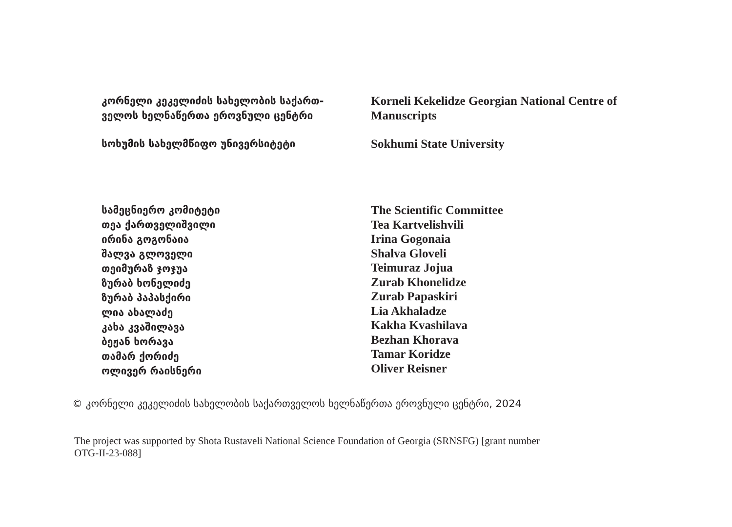კორნელი კეკელიძის სახელობის საქართ-
ველოს ხელნაწერთა ეროვნული ცენტრი
Korneli Kekelidze Georgian National Centre of
Manuscripts
სოხუმის სახელმწიფო უნივერსიტეტი
Sokhumi State University
სამეცნიერო კომიტეტი
თეა ქართველიშვილი
ირინა გოგონაია
შალვა გლოველი
თეიმურაზ ჯოჯუა
ზურაბ ხონელიძე
ზურაბ პაპასქირი
ლია ახალაძე
კახა კვაშილავა
ბეჟან ხორავა
თამარ ქორიძე
ოლივერ რაისნერი
The Scientific Committee
Tea Kartvelishvili
Irina Gogonaia
Shalva Gloveli
Teimuraz Jojua
Zurab Khonelidze
Zurab Papaskiri
Lia Akhaladze
Kakha Kvashilava
Bezhan Khorava
Tamar Koridze
Oliver Reisner
© კორნელი კეკელიძის სახელობის საქართველოს ხელნაწერთა ეროვნული ცენტრი, 2024
The project was supported by Shota Rustaveli National Science Foundation of Georgia (SRNSFG) [grant number OTG-II-23-088]